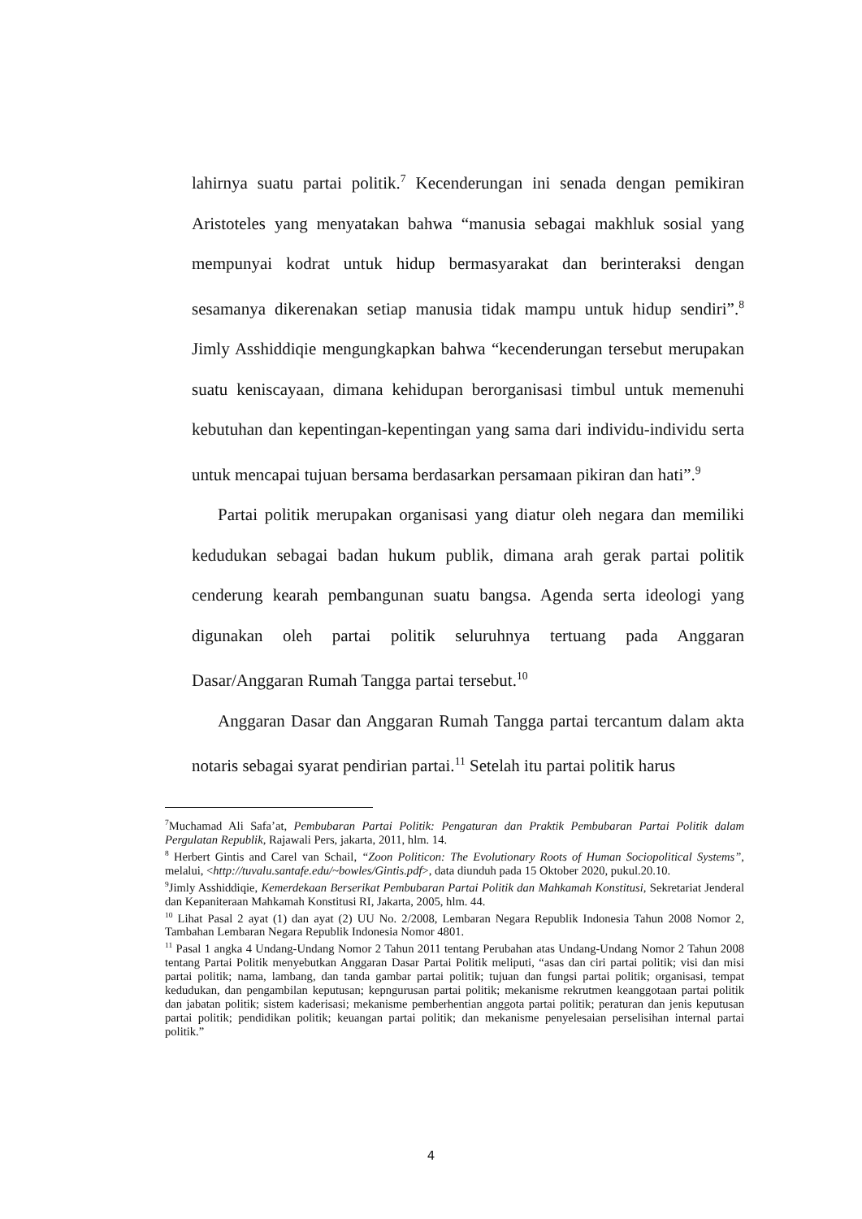lahirnya suatu partai politik.<sup>7</sup> Kecenderungan ini senada dengan pemikiran Aristoteles yang menyatakan bahwa “manusia sebagai makhluk sosial yang mempunyai kodrat untuk hidup bermasyarakat dan berinteraksi dengan sesamanya dikerenakan setiap manusia tidak mampu untuk hidup sendiri”.<sup>8</sup> Jimly Asshiddiqie mengungkapkan bahwa “kecenderungan tersebut merupakan suatu keniscayaan, dimana kehidupan berorganisasi timbul untuk memenuhi kebutuhan dan kepentingan-kepentingan yang sama dari individu-individu serta untuk mencapai tujuan bersama berdasarkan persamaan pikiran dan hati”.<sup>9</sup>
Partai politik merupakan organisasi yang diatur oleh negara dan memiliki kedudukan sebagai badan hukum publik, dimana arah gerak partai politik cenderung kearah pembangunan suatu bangsa. Agenda serta ideologi yang digunakan oleh partai politik seluruhnya tertuang pada Anggaran Dasar/Anggaran Rumah Tangga partai tersebut.<sup>10</sup>
Anggaran Dasar dan Anggaran Rumah Tangga partai tercantum dalam akta notaris sebagai syarat pendirian partai.<sup>11</sup> Setelah itu partai politik harus
<sup>7</sup> Muchamad Ali Safa’at, Pembubaran Partai Politik: Pengaturan dan Praktik Pembubaran Partai Politik dalam Pergulatan Republik, Rajawali Pers, jakarta, 2011, hlm. 14.
<sup>8</sup> Herbert Gintis and Carel van Schail, “Zoon Politicon: The Evolutionary Roots of Human Sociopolitical Systems”, melalui, <http://tuvalu.santafe.edu/~bowles/Gintis.pdf>, data diunduh pada 15 Oktober 2020, pukul.20.10.
<sup>9</sup> Jimly Asshiddiqie, Kemerdekaan Berserikat Pembubaran Partai Politik dan Mahkamah Konstitusi, Sekretariat Jenderal dan Kepaniteraan Mahkamah Konstitusi RI, Jakarta, 2005, hlm. 44.
<sup>10</sup> Lihat Pasal 2 ayat (1) dan ayat (2) UU No. 2/2008, Lembaran Negara Republik Indonesia Tahun 2008 Nomor 2, Tambahan Lembaran Negara Republik Indonesia Nomor 4801.
<sup>11</sup> Pasal 1 angka 4 Undang-Undang Nomor 2 Tahun 2011 tentang Perubahan atas Undang-Undang Nomor 2 Tahun 2008 tentang Partai Politik menyebutkan Anggaran Dasar Partai Politik meliputi, “asas dan ciri partai politik; visi dan misi partai politik; nama, lambang, dan tanda gambar partai politik; tujuan dan fungsi partai politik; organisasi, tempat kedudukan, dan pengambilan keputusan; kepngurusan partai politik; mekanisme rekrutmen keanggotaan partai politik dan jabatan politik; sistem kaderisasi; mekanisme pemberhentian anggota partai politik; peraturan dan jenis keputusan partai politik; pendidikan politik; keuangan partai politik; dan mekanisme penyelesaian perselisihan internal partai politik.”
4